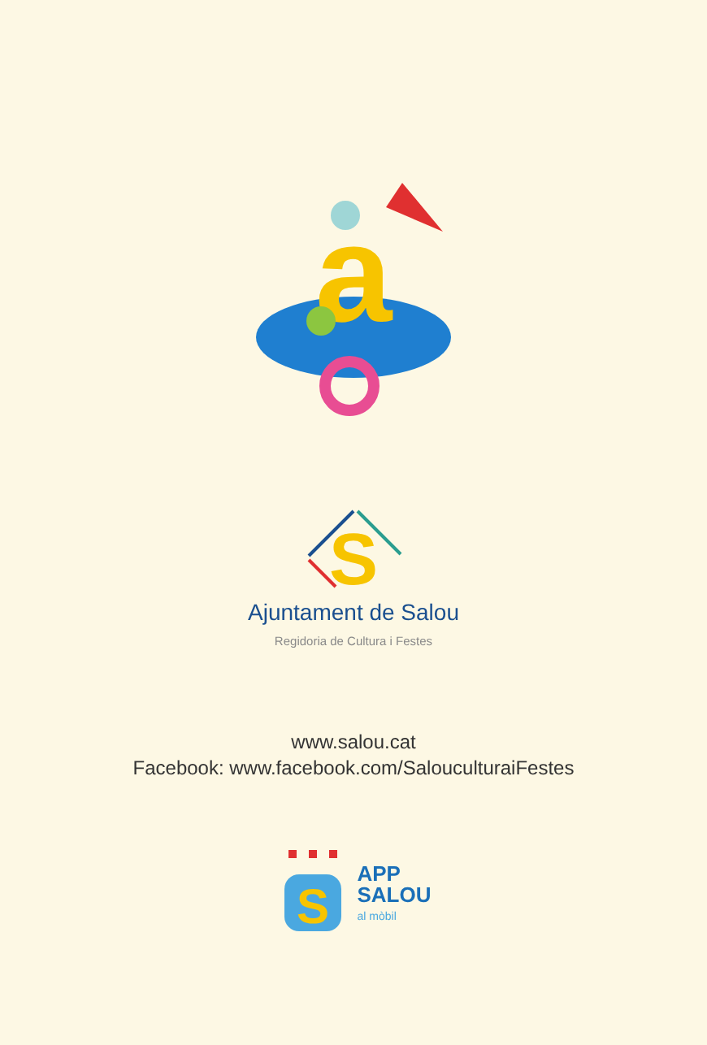a
S
Ajuntament de Salou
Regidoria de Cultura i Festes
www.salou.cat
Facebook: www.facebook.com/SalouculturaiFestes
S
APP
SALOU
al mòbil